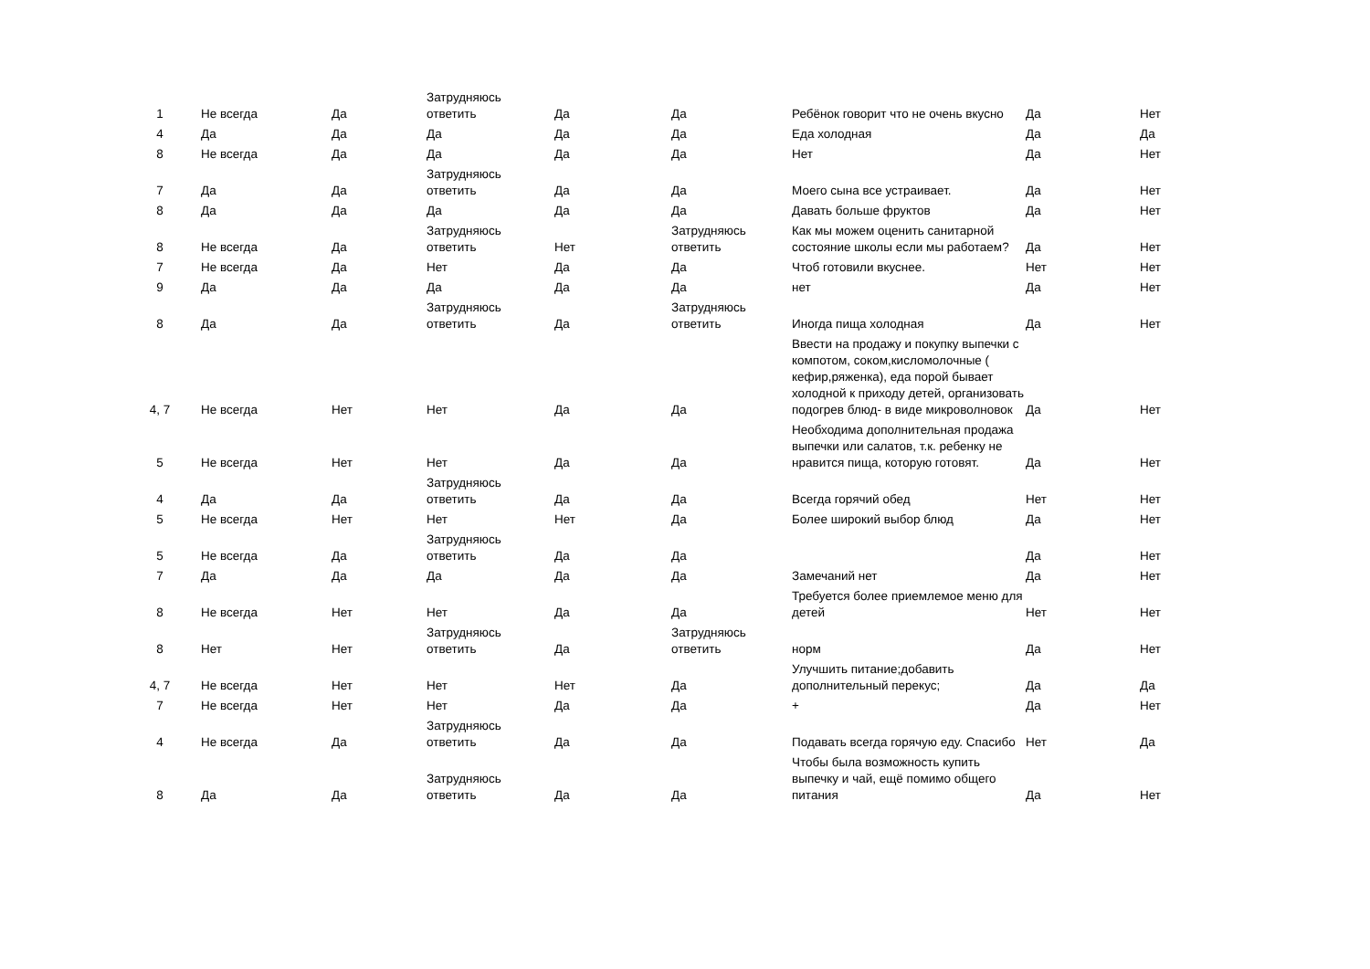| 1 | Не всегда | Да | Затрудняюсь ответить | Да | Да | Ребёнок говорит что не очень вкусно | Да | Нет |
| 4 | Да | Да | Да | Да | Да | Еда холодная | Да | Да |
| 8 | Не всегда | Да | Да | Да | Да | Нет | Да | Нет |
| 7 | Да | Да | Затрудняюсь ответить | Да | Да | Моего сына все устраивает. | Да | Нет |
| 8 | Да | Да | Да | Да | Да | Давать больше фруктов | Да | Нет |
| 8 | Не всегда | Да | Затрудняюсь ответить | Нет | Затрудняюсь ответить | Как мы можем оценить санитарной состояние школы если мы работаем? | Да | Нет |
| 7 | Не всегда | Да | Нет | Да | Да | Чтоб готовили вкуснее. | Нет | Нет |
| 9 | Да | Да | Да | Да | Да | нет | Да | Нет |
| 8 | Да | Да | Затрудняюсь ответить | Да | Затрудняюсь ответить | Иногда пища холодная | Да | Нет |
| 4, 7 | Не всегда | Нет | Нет | Да | Да | Ввести на продажу и покупку выпечки с компотом, соком,кисломолочные ( кефир,ряженка), еда порой бывает холодной к приходу детей, организовать подогрев блюд- в виде микроволновок | Да | Нет |
| 5 | Не всегда | Нет | Нет | Да | Да | Необходима дополнительная продажа выпечки или салатов, т.к. ребенку не нравится пища, которую готовят. | Да | Нет |
| 4 | Да | Да | Затрудняюсь ответить | Да | Да | Всегда горячий обед | Нет | Нет |
| 5 | Не всегда | Нет | Нет | Нет | Да | Более широкий выбор блюд | Да | Нет |
| 5 | Не всегда | Да | Затрудняюсь ответить | Да | Да | | Да | Нет |
| 7 | Да | Да | Да | Да | Да | Замечаний нет | Да | Нет |
| 8 | Не всегда | Нет | Нет | Да | Да | Требуется более приемлемое меню для детей | Нет | Нет |
| 8 | Нет | Нет | Затрудняюсь ответить | Да | Затрудняюсь ответить | норм | Да | Нет |
| 4, 7 | Не всегда | Нет | Нет | Нет | Да | Улучшить питание;добавить дополнительный перекус; | Да | Да |
| 7 | Не всегда | Нет | Нет | Да | Да | + | Да | Нет |
| 4 | Не всегда | Да | Затрудняюсь ответить | Да | Да | Подавать всегда горячую еду. Спасибо | Нет | Да |
| 8 | Да | Да | Затрудняюсь ответить | Да | Да | Чтобы была возможность купить выпечку и чай, ещё помимо общего питания | Да | Нет |